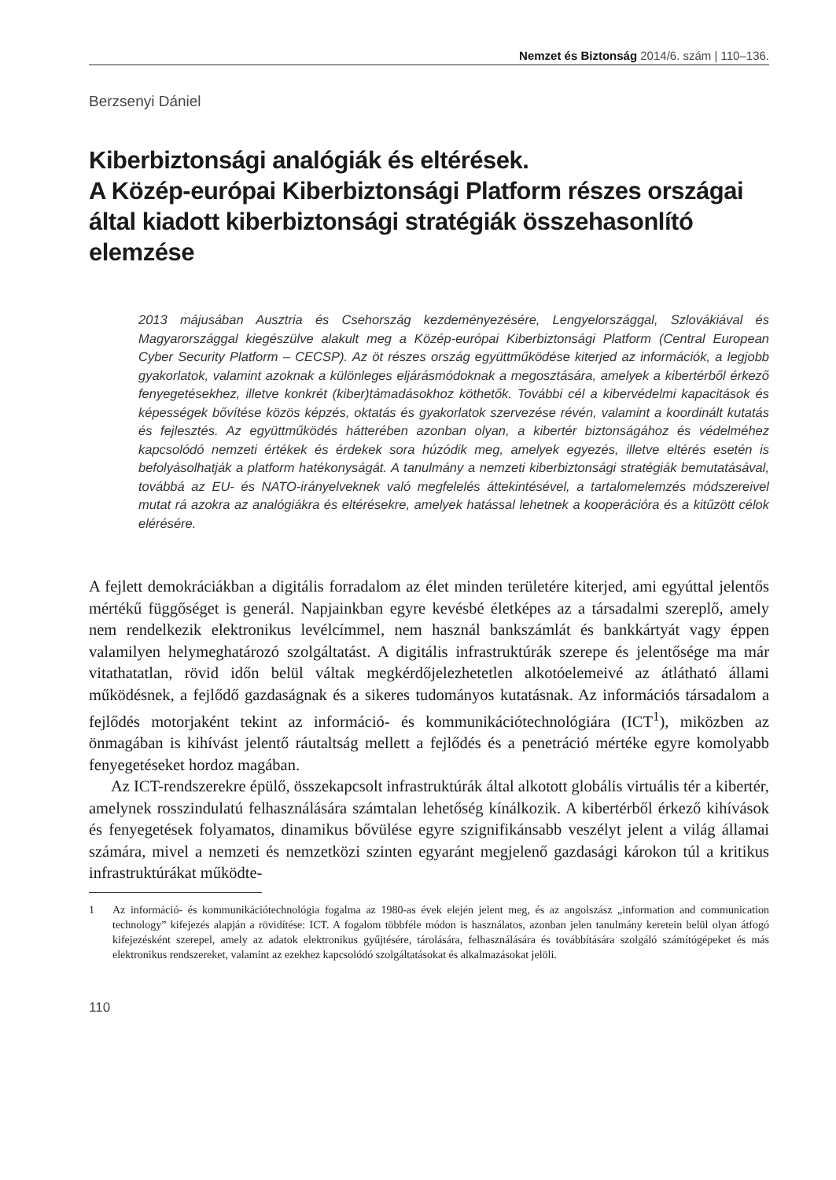Nemzet és Biztonság 2014/6. szám | 110–136.
Berzsenyi Dániel
Kiberbiztonsági analógiák és eltérések.
A Közép-európai Kiberbiztonsági Platform részes országai által kiadott kiberbiztonsági stratégiák összehasonlító elemzése
2013 májusában Ausztria és Csehország kezdeményezésére, Lengyelországgal, Szlovákiával és Magyarországgal kiegészülve alakult meg a Közép-európai Kiberbiztonsági Platform (Central European Cyber Security Platform – CECSP). Az öt részes ország együttműködése kiterjed az információk, a legjobb gyakorlatok, valamint azoknak a különleges eljárásmódoknak a megosztására, amelyek a kibertérből érkező fenyegetésekhez, illetve konkrét (kiber)támadásokhoz köthetők. További cél a kibervédelmi kapacitások és képességek bővítése közös képzés, oktatás és gyakorlatok szervezése révén, valamint a koordinált kutatás és fejlesztés. Az együttműködés hátterében azonban olyan, a kibertér biztonságához és védelméhez kapcsolódó nemzeti értékek és érdekek sora húzódik meg, amelyek egyezés, illetve eltérés esetén is befolyásolhatják a platform hatékonyságát. A tanulmány a nemzeti kiberbiztonsági stratégiák bemutatásával, továbbá az EU- és NATO-irányelveknek való megfelelés áttekintésével, a tartalomelemzés módszereivel mutat rá azokra az analógiákra és eltérésekre, amelyek hatással lehetnek a kooperációra és a kitűzött célok elérésére.
A fejlett demokráciákban a digitális forradalom az élet minden területére kiterjed, ami egyúttal jelentős mértékű függőséget is generál. Napjainkban egyre kevésbé életképes az a társadalmi szereplő, amely nem rendelkezik elektronikus levélcímmel, nem használ bankszámlát és bankkártyát vagy éppen valamilyen helymeghatározó szolgáltatást. A digitális infrastruktúrák szerepe és jelentősége ma már vitathatatlan, rövid időn belül váltak megkérdőjelezhetetlen alkotóelemeivé az átlátható állami működésnek, a fejlődő gazdaságnak és a sikeres tudományos kutatásnak. Az információs társadalom a fejlődés motorjaként tekint az információ- és kommunikációtechnológiára (ICT<sup>1</sup>), miközben az önmagában is kihívást jelentő ráutaltság mellett a fejlődés és a penetráció mértéke egyre komolyabb fenyegetéseket hordoz magában.
Az ICT-rendszerekre épülő, összekapcsolt infrastruktúrák által alkotott globális virtuális tér a kibertér, amelynek rosszindulatú felhasználására számtalan lehetőség kínálkozik. A kibertérből érkező kihívások és fenyegetések folyamatos, dinamikus bővülése egyre szignifikánsabb veszélyt jelent a világ államai számára, mivel a nemzeti és nemzetközi szinten egyaránt megjelenő gazdasági károkon túl a kritikus infrastruktúrákat működte-
1 Az információ- és kommunikációtechnológia fogalma az 1980-as évek elején jelent meg, és az angolszász „information and communication technology” kifejezés alapján a rövidítése: ICT. A fogalom többféle módon is használatos, azonban jelen tanulmány keretein belül olyan átfogó kifejezésként szerepel, amely az adatok elektronikus gyűjtésére, tárolására, felhasználására és továbbítására szolgáló számítógépeket és más elektronikus rendszereket, valamint az ezekhez kapcsolódó szolgáltatásokat és alkalmazásokat jelöli.
110